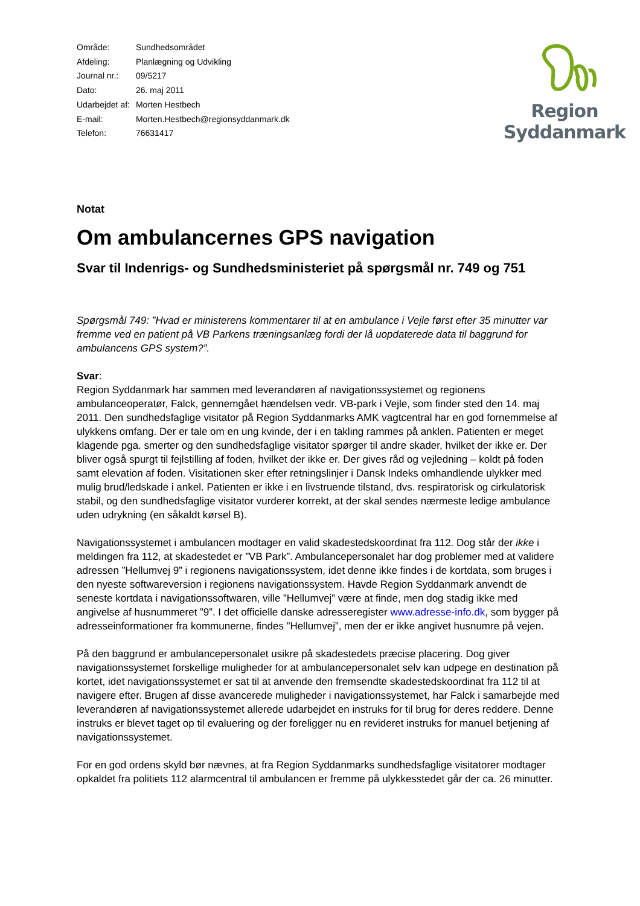| Område: | Sundhedsområdet |
| Afdeling: | Planlægning og Udvikling |
| Journal nr.: | 09/5217 |
| Dato: | 26. maj 2011 |
| Udarbejdet af: | Morten Hestbech |
| E-mail: | Morten.Hestbech@regionsyddanmark.dk |
| Telefon: | 76631417 |
Region Syddanmark
Notat
Om ambulancernes GPS navigation
Svar til Indenrigs- og Sundhedsministeriet på spørgsmål nr. 749 og 751
Spørgsmål 749: ”Hvad er ministerens kommentarer til at en ambulance i Vejle først efter 35 minutter var fremme ved en patient på VB Parkens træningsanlæg fordi der lå uopdaterede data til baggrund for ambulancens GPS system?”.
Svar:
Region Syddanmark har sammen med leverandøren af navigationssystemet og regionens ambulanceoperatør, Falck, gennemgået hændelsen vedr. VB-park i Vejle, som finder sted den 14. maj 2011. Den sundhedsfaglige visitator på Region Syddanmarks AMK vagtcentral har en god fornemmelse af ulykkens omfang. Der er tale om en ung kvinde, der i en takling rammes på anklen. Patienten er meget klagende pga. smerter og den sundhedsfaglige visitator spørger til andre skader, hvilket der ikke er. Der bliver også spurgt til fejlstilling af foden, hvilket der ikke er. Der gives råd og vejledning – koldt på foden samt elevation af foden. Visitationen sker efter retningslinjer i Dansk Indeks omhandlende ulykker med mulig brud/ledskade i ankel. Patienten er ikke i en livstruende tilstand, dvs. respiratorisk og cirkulatorisk stabil, og den sundhedsfaglige visitator vurderer korrekt, at der skal sendes nærmeste ledige ambulance uden udrykning (en såkaldt kørsel B).
Navigationssystemet i ambulancen modtager en valid skadestedskoordinat fra 112. Dog står der ikke i meldingen fra 112, at skadestedet er ”VB Park”. Ambulancepersonalet har dog problemer med at validere adressen ”Hellumvej 9” i regionens navigationssystem, idet denne ikke findes i de kortdata, som bruges i den nyeste softwareversion i regionens navigationssystem. Havde Region Syddanmark anvendt de seneste kortdata i navigationssoftwaren, ville ”Hellumvej” være at finde, men dog stadig ikke med angivelse af husnummeret ”9”. I det officielle danske adresseregister www.adresse-info.dk, som bygger på adresseinformationer fra kommunerne, findes ”Hellumvej”, men der er ikke angivet husnumre på vejen.
På den baggrund er ambulancepersonalet usikre på skadestedets præcise placering. Dog giver navigationssystemet forskellige muligheder for at ambulancepersonalet selv kan udpege en destination på kortet, idet navigationssystemet er sat til at anvende den fremsendte skadestedskoordinat fra 112 til at navigere efter. Brugen af disse avancerede muligheder i navigationssystemet, har Falck i samarbejde med leverandøren af navigationssystemet allerede udarbejdet en instruks for til brug for deres reddere. Denne instruks er blevet taget op til evaluering og der foreligger nu en revideret instruks for manuel betjening af navigationssystemet.
For en god ordens skyld bør nævnes, at fra Region Syddanmarks sundhedsfaglige visitatorer modtager opkaldet fra politiets 112 alarmcentral til ambulancen er fremme på ulykkesstedet går der ca. 26 minutter.